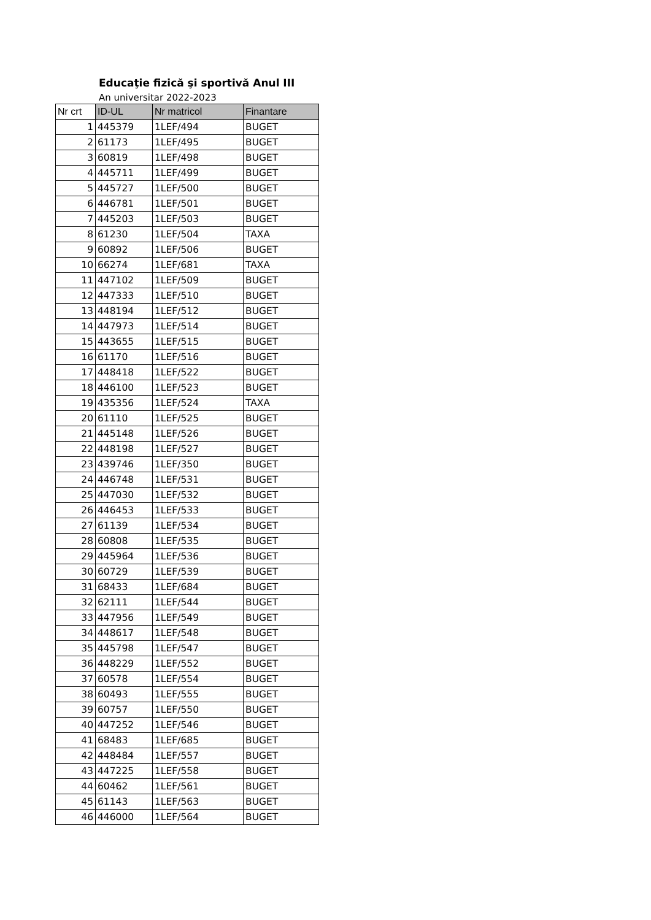Educaţie fizică şi sportivă Anul III
An universitar 2022-2023
| Nr crt | ID-UL | Nr matricol | Finantare |
| --- | --- | --- | --- |
| 1 | 445379 | 1LEF/494 | BUGET |
| 2 | 61173 | 1LEF/495 | BUGET |
| 3 | 60819 | 1LEF/498 | BUGET |
| 4 | 445711 | 1LEF/499 | BUGET |
| 5 | 445727 | 1LEF/500 | BUGET |
| 6 | 446781 | 1LEF/501 | BUGET |
| 7 | 445203 | 1LEF/503 | BUGET |
| 8 | 61230 | 1LEF/504 | TAXA |
| 9 | 60892 | 1LEF/506 | BUGET |
| 10 | 66274 | 1LEF/681 | TAXA |
| 11 | 447102 | 1LEF/509 | BUGET |
| 12 | 447333 | 1LEF/510 | BUGET |
| 13 | 448194 | 1LEF/512 | BUGET |
| 14 | 447973 | 1LEF/514 | BUGET |
| 15 | 443655 | 1LEF/515 | BUGET |
| 16 | 61170 | 1LEF/516 | BUGET |
| 17 | 448418 | 1LEF/522 | BUGET |
| 18 | 446100 | 1LEF/523 | BUGET |
| 19 | 435356 | 1LEF/524 | TAXA |
| 20 | 61110 | 1LEF/525 | BUGET |
| 21 | 445148 | 1LEF/526 | BUGET |
| 22 | 448198 | 1LEF/527 | BUGET |
| 23 | 439746 | 1LEF/350 | BUGET |
| 24 | 446748 | 1LEF/531 | BUGET |
| 25 | 447030 | 1LEF/532 | BUGET |
| 26 | 446453 | 1LEF/533 | BUGET |
| 27 | 61139 | 1LEF/534 | BUGET |
| 28 | 60808 | 1LEF/535 | BUGET |
| 29 | 445964 | 1LEF/536 | BUGET |
| 30 | 60729 | 1LEF/539 | BUGET |
| 31 | 68433 | 1LEF/684 | BUGET |
| 32 | 62111 | 1LEF/544 | BUGET |
| 33 | 447956 | 1LEF/549 | BUGET |
| 34 | 448617 | 1LEF/548 | BUGET |
| 35 | 445798 | 1LEF/547 | BUGET |
| 36 | 448229 | 1LEF/552 | BUGET |
| 37 | 60578 | 1LEF/554 | BUGET |
| 38 | 60493 | 1LEF/555 | BUGET |
| 39 | 60757 | 1LEF/550 | BUGET |
| 40 | 447252 | 1LEF/546 | BUGET |
| 41 | 68483 | 1LEF/685 | BUGET |
| 42 | 448484 | 1LEF/557 | BUGET |
| 43 | 447225 | 1LEF/558 | BUGET |
| 44 | 60462 | 1LEF/561 | BUGET |
| 45 | 61143 | 1LEF/563 | BUGET |
| 46 | 446000 | 1LEF/564 | BUGET |